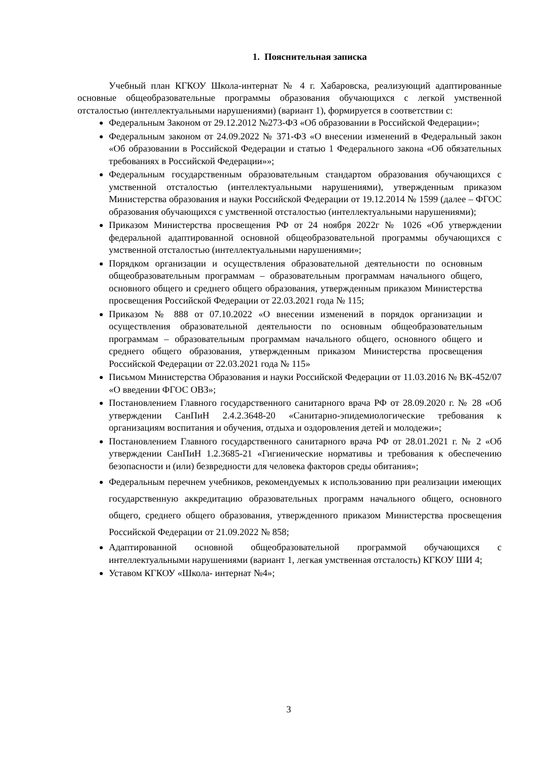1. Пояснительная записка
Учебный план КГКОУ Школа-интернат № 4 г. Хабаровска, реализующий адаптированные основные общеобразовательные программы образования обучающихся с легкой умственной отсталостью (интеллектуальными нарушениями) (вариант 1), формируется в соответствии с:
Федеральным Законом от 29.12.2012 №273-ФЗ «Об образовании в Российской Федерации»;
Федеральным законом от 24.09.2022 № 371-ФЗ «О внесении изменений в Федеральный закон «Об образовании в Российской Федерации и статью 1 Федерального закона «Об обязательных требованиях в Российской Федерации»»;
Федеральным государственным образовательным стандартом образования обучающихся с умственной отсталостью (интеллектуальными нарушениями), утвержденным приказом Министерства образования и науки Российской Федерации от 19.12.2014 № 1599 (далее – ФГОС образования обучающихся с умственной отсталостью (интеллектуальными нарушениями);
Приказом Министерства просвещения РФ от 24 ноября 2022г № 1026 «Об утверждении федеральной адаптированной основной общеобразовательной программы обучающихся с умственной отсталостью (интеллектуальными нарушениями»;
Порядком организации и осуществления образовательной деятельности по основным общеобразовательным программам – образовательным программам начального общего, основного общего и среднего общего образования, утвержденным приказом Министерства просвещения Российской Федерации от 22.03.2021 года № 115;
Приказом № 888 от 07.10.2022 «О внесении изменений в порядок организации и осуществления образовательной деятельности по основным общеобразовательным программам – образовательным программам начального общего, основного общего и среднего общего образования, утвержденным приказом Министерства просвещения Российской Федерации от 22.03.2021 года № 115»
Письмом Министерства Образования и науки Российской Федерации от 11.03.2016 № ВК-452/07 «О введении ФГОС ОВЗ»;
Постановлением Главного государственного санитарного врача РФ от 28.09.2020 г. № 28 «Об утверждении СанПиН 2.4.2.3648-20 «Санитарно-эпидемиологические требования к организациям воспитания и обучения, отдыха и оздоровления детей и молодежи»;
Постановлением Главного государственного санитарного врача РФ от 28.01.2021 г. № 2 «Об утверждении СанПиН 1.2.3685-21 «Гигиенические нормативы и требования к обеспечению безопасности и (или) безвредности для человека факторов среды обитания»;
Федеральным перечнем учебников, рекомендуемых к использованию при реализации имеющих государственную аккредитацию образовательных программ начального общего, основного общего, среднего общего образования, утвержденного приказом Министерства просвещения Российской Федерации от 21.09.2022 № 858;
Адаптированной основной общеобразовательной программой обучающихся с интеллектуальными нарушениями (вариант 1, легкая умственная отсталость) КГКОУ ШИ 4;
Уставом КГКОУ «Школа- интернат №4»;
3